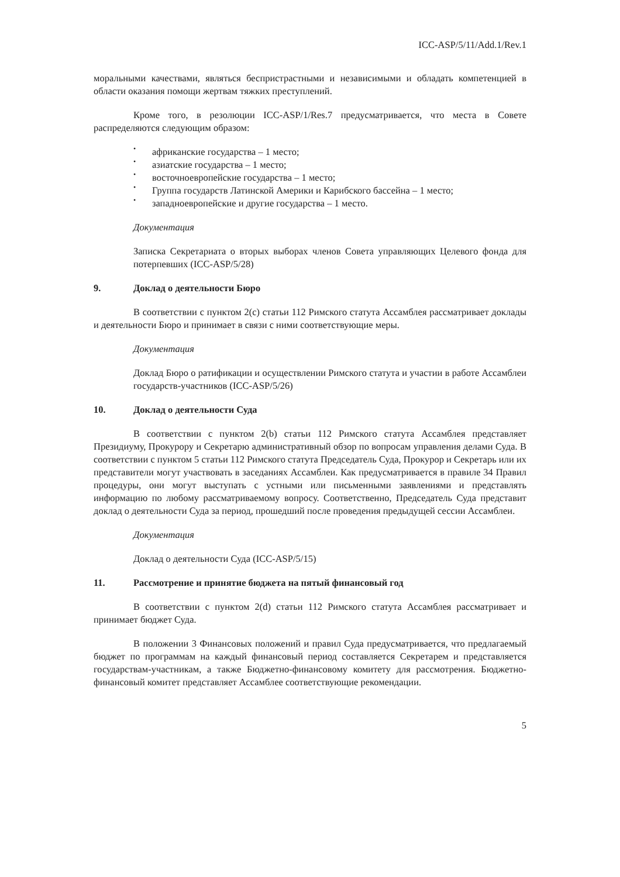ICC-ASP/5/11/Add.1/Rev.1
моральными качествами, являться беспристрастными и независимыми и обладать компетенцией в области оказания помощи жертвам тяжких преступлений.
Кроме того, в резолюции ICC-ASP/1/Res.7 предусматривается, что места в Совете распределяются следующим образом:
• африканские государства – 1 место;
• азиатские государства – 1 место;
• восточноевропейские государства – 1 место;
• Группа государств Латинской Америки и Карибского бассейна – 1 место;
• западноевропейские и другие государства – 1 место.
Документация
Записка Секретариата о вторых выборах членов Совета управляющих Целевого фонда для потерпевших (ICC-ASP/5/28)
9. Доклад о деятельности Бюро
В соответствии с пунктом 2(c) статьи 112 Римского статута Ассамблея рассматривает доклады и деятельности Бюро и принимает в связи с ними соответствующие меры.
Документация
Доклад Бюро о ратификации и осуществлении Римского статута и участии в работе Ассамблеи государств-участников (ICC-ASP/5/26)
10. Доклад о деятельности Суда
В соответствии с пунктом 2(b) статьи 112 Римского статута Ассамблея представляет Президиуму, Прокурору и Секретарю административный обзор по вопросам управления делами Суда. В соответствии с пунктом 5 статьи 112 Римского статута Председатель Суда, Прокурор и Секретарь или их представители могут участвовать в заседаниях Ассамблеи. Как предусматривается в правиле 34 Правил процедуры, они могут выступать с устными или письменными заявлениями и представлять информацию по любому рассматриваемому вопросу. Соответственно, Председатель Суда представит доклад о деятельности Суда за период, прошедший после проведения предыдущей сессии Ассамблеи.
Документация
Доклад о деятельности Суда (ICC-ASP/5/15)
11. Рассмотрение и принятие бюджета на пятый финансовый год
В соответствии с пунктом 2(d) статьи 112 Римского статута Ассамблея рассматривает и принимает бюджет Суда.
В положении 3 Финансовых положений и правил Суда предусматривается, что предлагаемый бюджет по программам на каждый финансовый период составляется Секретарем и представляется государствам-участникам, а также Бюджетно-финансовому комитету для рассмотрения. Бюджетно-финансовый комитет представляет Ассамблее соответствующие рекомендации.
5